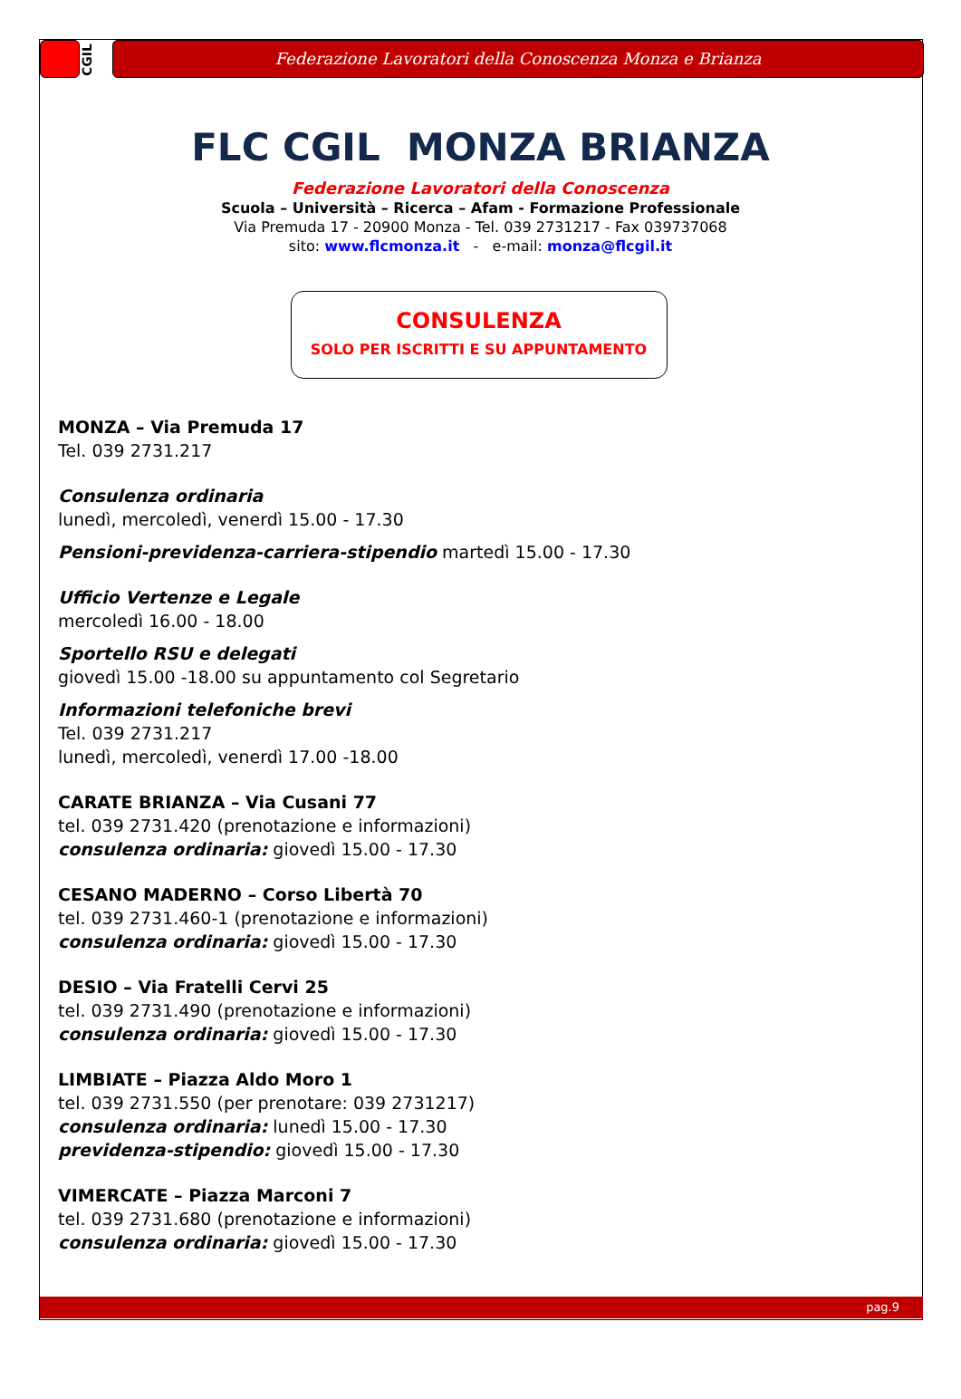CGIL
Federazione Lavoratori della Conoscenza Monza e Brianza
FLC CGIL MONZA BRIANZA
Federazione Lavoratori della Conoscenza
Scuola – Università – Ricerca – Afam - Formazione Professionale
Via Premuda 17 - 20900 Monza - Tel. 039 2731217 - Fax 039737068
sito: www.flcmonza.it - e-mail: monza@flcgil.it
CONSULENZA
SOLO PER ISCRITTI E SU APPUNTAMENTO
MONZA – Via Premuda 17
Tel. 039 2731.217
Consulenza ordinaria
lunedì, mercoledì, venerdì 15.00 - 17.30
Pensioni-previdenza-carriera-stipendio martedì 15.00 - 17.30
Ufficio Vertenze e Legale
mercoledì 16.00 - 18.00
Sportello RSU e delegati
giovedì 15.00 -18.00 su appuntamento col Segretario
Informazioni telefoniche brevi
Tel. 039 2731.217
lunedì, mercoledì, venerdì 17.00 -18.00
CARATE BRIANZA – Via Cusani 77
tel. 039 2731.420 (prenotazione e informazioni)
consulenza ordinaria: giovedì 15.00 - 17.30
CESANO MADERNO – Corso Libertà 70
tel. 039 2731.460-1 (prenotazione e informazioni)
consulenza ordinaria: giovedì 15.00 - 17.30
DESIO – Via Fratelli Cervi 25
tel. 039 2731.490 (prenotazione e informazioni)
consulenza ordinaria: giovedì 15.00 - 17.30
LIMBIATE – Piazza Aldo Moro 1
tel. 039 2731.550 (per prenotare: 039 2731217)
consulenza ordinaria: lunedì 15.00 - 17.30
previdenza-stipendio: giovedì 15.00 - 17.30
VIMERCATE – Piazza Marconi 7
tel. 039 2731.680 (prenotazione e informazioni)
consulenza ordinaria: giovedì 15.00 - 17.30
pag.9